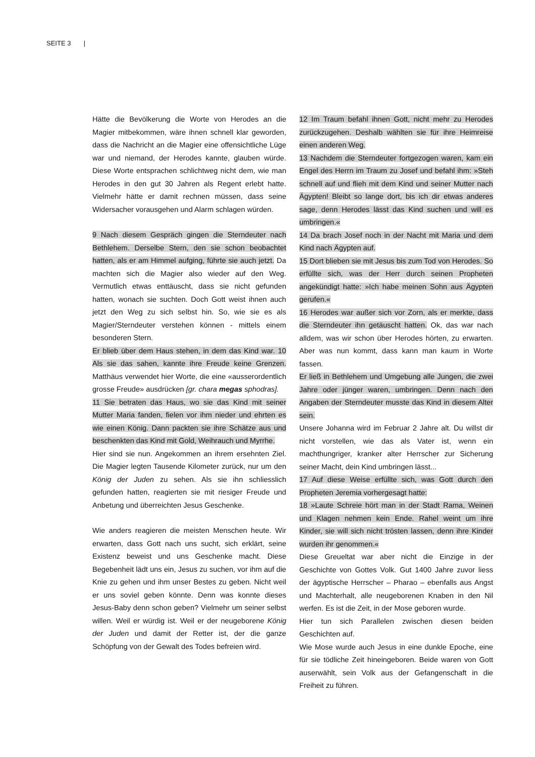SEITE 3 |
Hätte die Bevölkerung die Worte von Herodes an die Magier mitbekommen, wäre ihnen schnell klar geworden, dass die Nachricht an die Magier eine offensichtliche Lüge war und niemand, der Herodes kannte, glauben würde. Diese Worte entsprachen schlichtweg nicht dem, wie man Herodes in den gut 30 Jahren als Regent erlebt hatte. Vielmehr hätte er damit rechnen müssen, dass seine Widersacher vorausgehen und Alarm schlagen würden.
9 Nach diesem Gespräch gingen die Sterndeuter nach Bethlehem. Derselbe Stern, den sie schon beobachtet hatten, als er am Himmel aufging, führte sie auch jetzt. Da machten sich die Magier also wieder auf den Weg. Vermutlich etwas enttäuscht, dass sie nicht gefunden hatten, wonach sie suchten. Doch Gott weist ihnen auch jetzt den Weg zu sich selbst hin. So, wie sie es als Magier/Sterndeuter verstehen können - mittels einem besonderen Stern.
Er blieb über dem Haus stehen, in dem das Kind war. 10 Als sie das sahen, kannte ihre Freude keine Grenzen. Matthäus verwendet hier Worte, die eine «ausserordentlich grosse Freude» ausdrücken [gr. chara megas sphodras].
11 Sie betraten das Haus, wo sie das Kind mit seiner Mutter Maria fanden, fielen vor ihm nieder und ehrten es wie einen König. Dann packten sie ihre Schätze aus und beschenkten das Kind mit Gold, Weihrauch und Myrrhe.
Hier sind sie nun. Angekommen an ihrem ersehnten Ziel. Die Magier legten Tausende Kilometer zurück, nur um den König der Juden zu sehen. Als sie ihn schliesslich gefunden hatten, reagierten sie mit riesiger Freude und Anbetung und überreichten Jesus Geschenke.
Wie anders reagieren die meisten Menschen heute. Wir erwarten, dass Gott nach uns sucht, sich erklärt, seine Existenz beweist und uns Geschenke macht. Diese Begebenheit lädt uns ein, Jesus zu suchen, vor ihm auf die Knie zu gehen und ihm unser Bestes zu geben. Nicht weil er uns soviel geben könnte. Denn was konnte dieses Jesus-Baby denn schon geben? Vielmehr um seiner selbst willen. Weil er würdig ist. Weil er der neugeborene König der Juden und damit der Retter ist, der die ganze Schöpfung von der Gewalt des Todes befreien wird.
12 Im Traum befahl ihnen Gott, nicht mehr zu Herodes zurückzugehen. Deshalb wählten sie für ihre Heimreise einen anderen Weg.
13 Nachdem die Sterndeuter fortgezogen waren, kam ein Engel des Herrn im Traum zu Josef und befahl ihm: »Steh schnell auf und flieh mit dem Kind und seiner Mutter nach Ägypten! Bleibt so lange dort, bis ich dir etwas anderes sage, denn Herodes lässt das Kind suchen und will es umbringen.«
14 Da brach Josef noch in der Nacht mit Maria und dem Kind nach Ägypten auf.
15 Dort blieben sie mit Jesus bis zum Tod von Herodes. So erfüllte sich, was der Herr durch seinen Propheten angekündigt hatte: »Ich habe meinen Sohn aus Ägypten gerufen.«
16 Herodes war außer sich vor Zorn, als er merkte, dass die Sterndeuter ihn getäuscht hatten. Ok, das war nach alldem, was wir schon über Herodes hörten, zu erwarten. Aber was nun kommt, dass kann man kaum in Worte fassen.
Er ließ in Bethlehem und Umgebung alle Jungen, die zwei Jahre oder jünger waren, umbringen. Denn nach den Angaben der Sterndeuter musste das Kind in diesem Alter sein.
Unsere Johanna wird im Februar 2 Jahre alt. Du willst dir nicht vorstellen, wie das als Vater ist, wenn ein machthungriger, kranker alter Herrscher zur Sicherung seiner Macht, dein Kind umbringen lässt...
17 Auf diese Weise erfüllte sich, was Gott durch den Propheten Jeremia vorhergesagt hatte:
18 »Laute Schreie hört man in der Stadt Rama, Weinen und Klagen nehmen kein Ende. Rahel weint um ihre Kinder, sie will sich nicht trösten lassen, denn ihre Kinder wurden ihr genommen.«
Diese Greueltat war aber nicht die Einzige in der Geschichte von Gottes Volk. Gut 1400 Jahre zuvor liess der ägyptische Herrscher – Pharao – ebenfalls aus Angst und Machterhalt, alle neugeborenen Knaben in den Nil werfen. Es ist die Zeit, in der Mose geboren wurde.
Hier tun sich Parallelen zwischen diesen beiden Geschichten auf.
Wie Mose wurde auch Jesus in eine dunkle Epoche, eine für sie tödliche Zeit hineingeboren. Beide waren von Gott auserwählt, sein Volk aus der Gefangenschaft in die Freiheit zu führen.